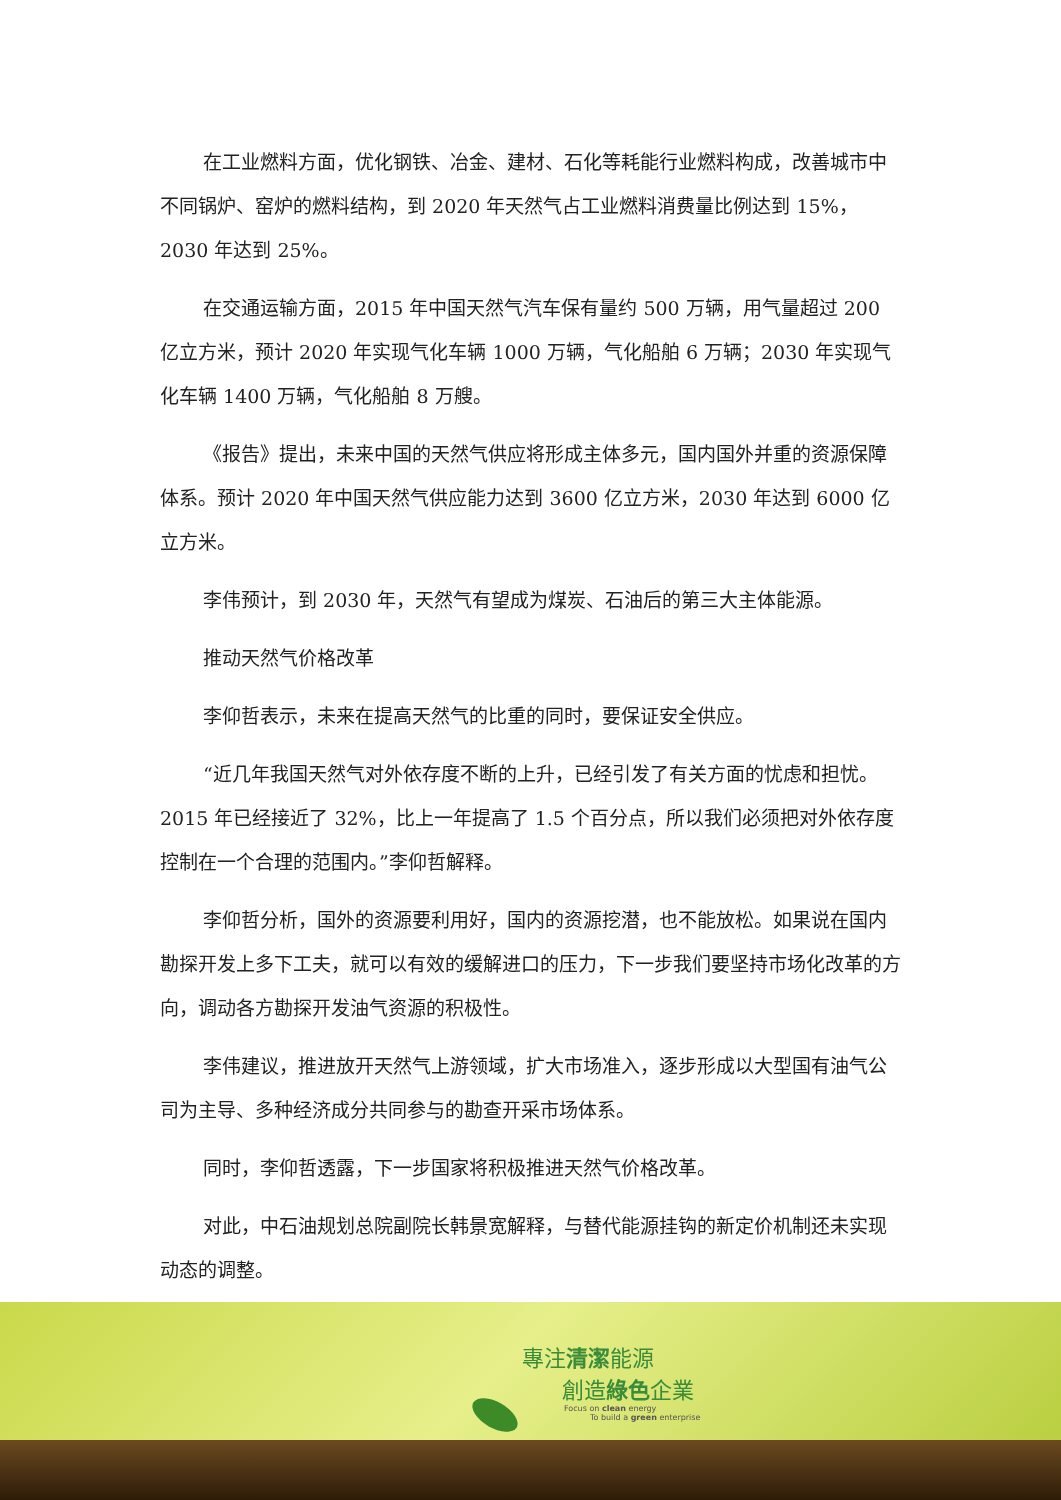在工业燃料方面，优化钢铁、冶金、建材、石化等耗能行业燃料构成，改善城市中不同锅炉、窑炉的燃料结构，到 2020 年天然气占工业燃料消费量比例达到 15%，2030 年达到 25%。
在交通运输方面，2015 年中国天然气汽车保有量约 500 万辆，用气量超过 200 亿立方米，预计 2020 年实现气化车辆 1000 万辆，气化船舶 6 万辆；2030 年实现气化车辆 1400 万辆，气化船舶 8 万艘。
《报告》提出，未来中国的天然气供应将形成主体多元，国内国外并重的资源保障体系。预计 2020 年中国天然气供应能力达到 3600 亿立方米，2030 年达到 6000 亿立方米。
李伟预计，到 2030 年，天然气有望成为煤炭、石油后的第三大主体能源。
推动天然气价格改革
李仰哲表示，未来在提高天然气的比重的同时，要保证安全供应。
“近几年我国天然气对外依存度不断的上升，已经引发了有关方面的忧虑和担忧。2015 年已经接近了 32%，比上一年提高了 1.5 个百分点，所以我们必须把对外依存度控制在一个合理的范围内。”李仰哲解释。
李仰哲分析，国外的资源要利用好，国内的资源挖潜，也不能放松。如果说在国内勘探开发上多下工夫，就可以有效的缓解进口的压力，下一步我们要坚持市场化改革的方向，调动各方勘探开发油气资源的积极性。
李伟建议，推进放开天然气上游领域，扩大市场准入，逐步形成以大型国有油气公司为主导、多种经济成分共同参与的勘查开采市场体系。
同时，李仰哲透露，下一步国家将积极推进天然气价格改革。
对此，中石油规划总院副院长韩景宽解释，与替代能源挂钩的新定价机制还未实现动态的调整。
專注清潔能源
創造綠色企業
Focus on clean energy
To build a green enterprise